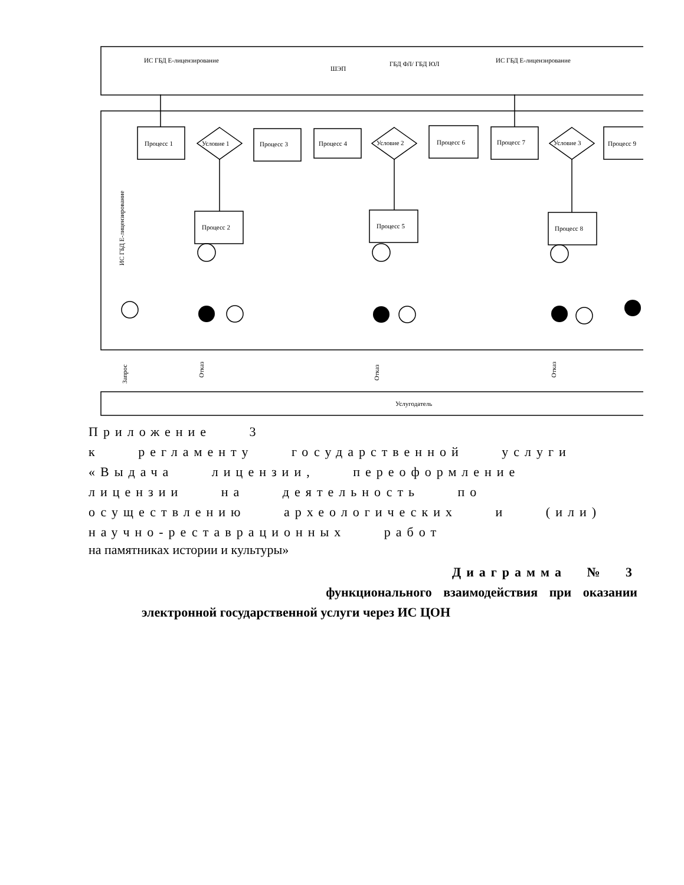Процесс 1
Условие 1
Процесс 3
Процесс 4
Условие 2
Процесс 6
Процесс 7
Условие 3
Процесс 9
Процесс 2
Процесс 5
Процесс 8
ИС ГБД Е-лицензирование
ШЭП
ГБД ФЛ/ ГБД ЮЛ
ИС ГБД Е-лицензирование
Услугодатель
ИС ГБД Е-лицензирование
Запрос
Отказ
Отказ
Отказ
Приложение 3
к регламенту государственной услуги
«Выдача лицензии, переоформление
лицензии на деятельность по
осуществлению археологических и (или)
научно-реставрационных работ
на памятниках истории и культуры»
Диаграмма № 3
функционального взаимодействия при оказании
электронной государственной услуги через ИС ЦОН